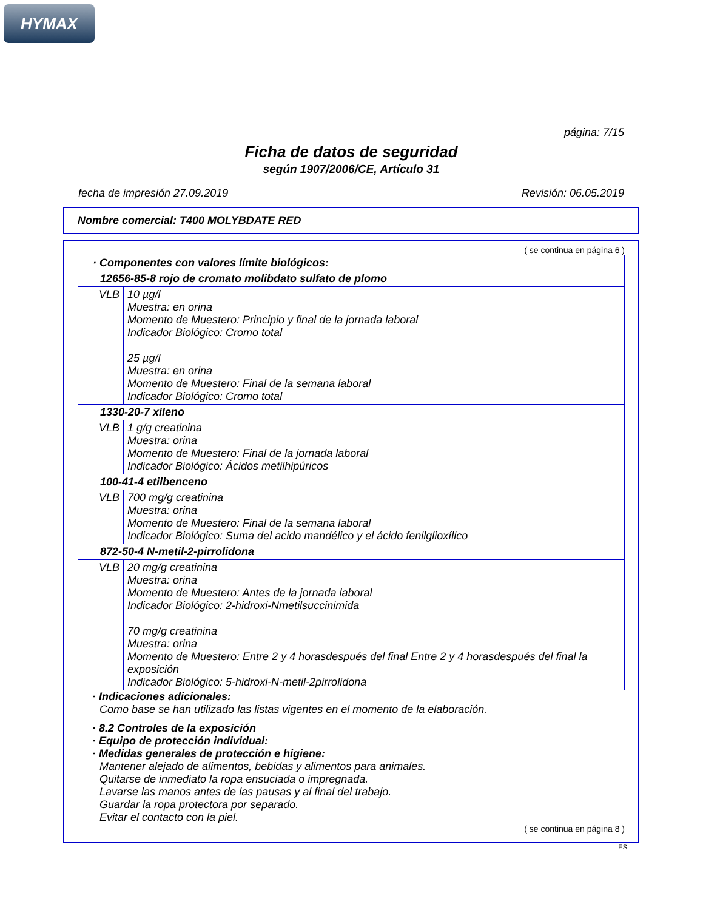HYMAX
página: 7/15
Ficha de datos de seguridad
según 1907/2006/CE, Artículo 31
fecha de impresión 27.09.2019 Revisión: 06.05.2019
Nombre comercial: T400 MOLYBDATE RED
( se continua en página 6 )
| · Componentes con valores límite biológicos: | |
| 12656-85-8 rojo de cromato molibdato sulfato de plomo | |
| VLB | 10 µg/l Muestra: en orina Momento de Muestero: Principio y final de la jornada laboral Indicador Biológico: Cromo total 25 µg/l Muestra: en orina Momento de Muestero: Final de la semana laboral Indicador Biológico: Cromo total |
| 1330-20-7 xileno | |
| VLB | 1 g/g creatinina Muestra: orina Momento de Muestero: Final de la jornada laboral Indicador Biológico: Ácidos metilhipúricos |
| 100-41-4 etilbenceno | |
| VLB | 700 mg/g creatinina Muestra: orina Momento de Muestero: Final de la semana laboral Indicador Biológico: Suma del acido mandélico y el ácido fenilglioxílico |
| 872-50-4 N-metil-2-pirrolidona | |
| VLB | 20 mg/g creatinina Muestra: orina Momento de Muestero: Antes de la jornada laboral Indicador Biológico: 2-hidroxi-Nmetilsuccinimida 70 mg/g creatinina Muestra: orina Momento de Muestero: Entre 2 y 4 horasdespués del final Entre 2 y 4 horasdespués del final la exposición Indicador Biológico: 5-hidroxi-N-metil-2pirrolidona |
· Indicaciones adicionales:
Como base se han utilizado las listas vigentes en el momento de la elaboración.
· 8.2 Controles de la exposición
· Equipo de protección individual:
· Medidas generales de protección e higiene:
Mantener alejado de alimentos, bebidas y alimentos para animales.
Quitarse de inmediato la ropa ensuciada o impregnada.
Lavarse las manos antes de las pausas y al final del trabajo.
Guardar la ropa protectora por separado.
Evitar el contacto con la piel.
( se continua en página 8 )
ES